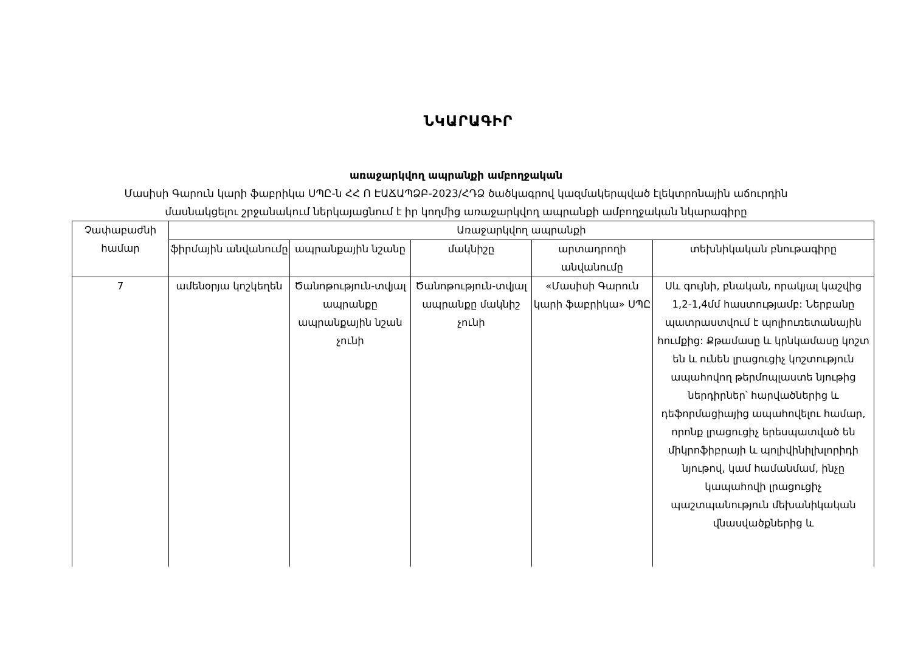ՆԿԱՐԱԳԻՐ
առաջարկվող ապրանքի ամբողջական
Մասիսի Գարուն կարի ֆաբրիկա ՍՊԸ-ն ՀՀ Ո ԷԱՃԱՊՁԲ-2023/ՀԴՁ ծածկագրով կազմակերպված էլեկտրոնային աճուրդին
մասնակցելու շրջանակում ներկայացնում է իր կողմից առաջարկվող ապրանքի ամբողջական նկարագիրը
| Չափաբաժնի համար | Առաջարկվող ապրանքի | | | | |
| --- | --- | --- | --- | --- | --- |
| | ֆիրմային անվանումը | ապրանքային նշանը | մակնիշը | արտադրողի անվանումը | տեխնիկական բնութագիրը |
| 7 | ամենօրյա կոշկեղեն | Ծանոթություն-տվյալ ապրանքը ապրանքային նշան չունի | Ծանոթություն-տվյալ ապրանքը մակնիշ չունի | «Մասիսի Գարուն կարի ֆաբրիկա» ՍՊԸ | Սև գույնի, բնական, որակյալ կաշվից 1,2-1,4մմ հաստությամբ: Ներբանը պատրաստվում է պոլիուռետանային հումքից: Քթամասը և կրնկամասը կոշտ են և ունեն լրացուցիչ կոշտություն ապահովող թերմոպլաստե նյութից ներդիրներ՝ հարվածներից և դեֆորմացիայից ապահովելու համար, որոնք լրացուցիչ երեսպատված են միկրոֆիբրայի և պոլիվինիլխլորիդի նյութով, կամ համանմամ, ինչը կապահովի լրացուցիչ պաշտպանություն մեխանիկական վնասվածքներից և |